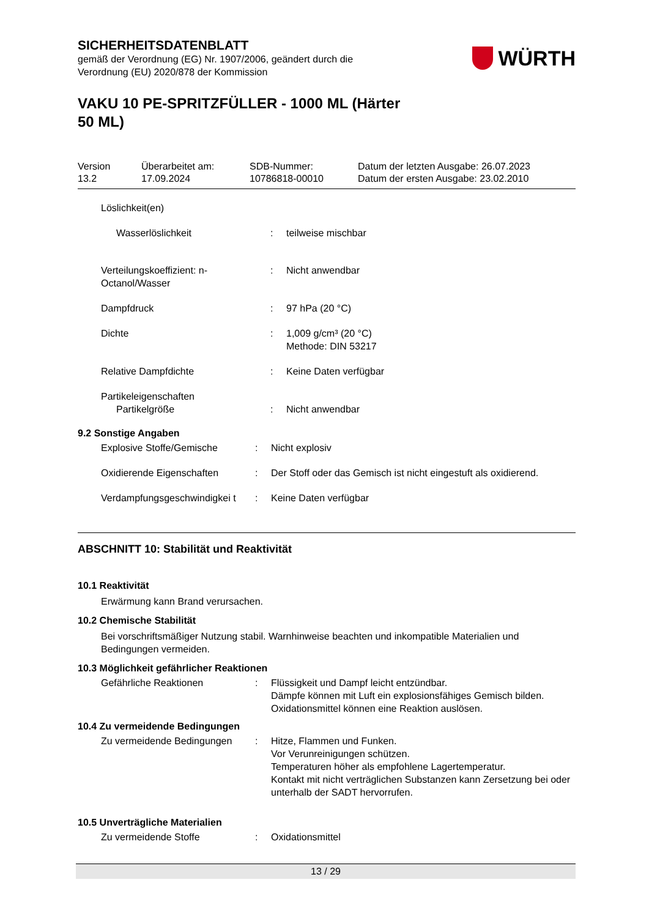SICHERHEITSDATENBLATT
gemäß der Verordnung (EG) Nr. 1907/2006, geändert durch die
Verordnung (EU) 2020/878 der Kommission
WÜRTH
VAKU 10 PE-SPRITZFÜLLER - 1000 ML (Härter
50 ML)
Version
13.2
Überarbeitet am:
17.09.2024
SDB-Nummer:
10786818-00010
Datum der letzten Ausgabe: 26.07.2023
Datum der ersten Ausgabe: 23.02.2010
| Löslichkeit(en) | | |
| Wasserlöslichkeit | : | teilweise mischbar |
| Verteilungskoeffizient: n-Octanol/Wasser | : | Nicht anwendbar |
| Dampfdruck | : | 97 hPa (20 °C) |
| Dichte | : | 1,009 g/cm³ (20 °C) Methode: DIN 53217 |
| Relative Dampfdichte | : | Keine Daten verfügbar |
| Partikeleigenschaften | | |
| Partikelgröße | : | Nicht anwendbar |
9.2 Sonstige Angaben
| Explosive Stoffe/Gemische | : | Nicht explosiv |
| Oxidierende Eigenschaften | : | Der Stoff oder das Gemisch ist nicht eingestuft als oxidierend. |
| Verdampfungsgeschwindigkei t | : | Keine Daten verfügbar |
ABSCHNITT 10: Stabilität und Reaktivität
10.1 Reaktivität
Erwärmung kann Brand verursachen.
10.2 Chemische Stabilität
Bei vorschriftsmäßiger Nutzung stabil. Warnhinweise beachten und inkompatible Materialien und Bedingungen vermeiden.
10.3 Möglichkeit gefährlicher Reaktionen
| Gefährliche Reaktionen | : | Flüssigkeit und Dampf leicht entzündbar. Dämpfe können mit Luft ein explosionsfähiges Gemisch bilden. Oxidationsmittel können eine Reaktion auslösen. |
10.4 Zu vermeidende Bedingungen
| Zu vermeidende Bedingungen | : | Hitze, Flammen und Funken. Vor Verunreinigungen schützen. Temperaturen höher als empfohlene Lagertemperatur. Kontakt mit nicht verträglichen Substanzen kann Zersetzung bei oder unterhalb der SADT hervorrufen. |
10.5 Unverträgliche Materialien
| Zu vermeidende Stoffe | : | Oxidationsmittel |
13 / 29